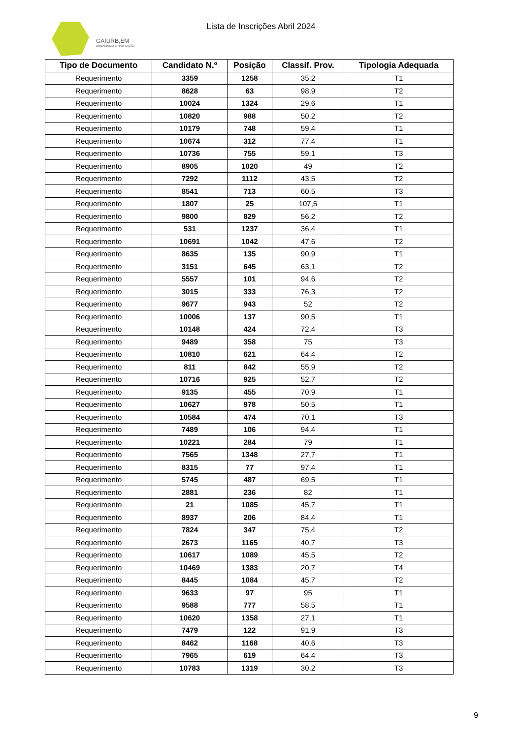GAIURB,EM
URBANISMO E HABITAÇÃO
Lista de Inscrições Abril 2024
| Tipo de Documento | Candidato N.º | Posição | Classif. Prov. | Tipologia Adequada |
| --- | --- | --- | --- | --- |
| Requerimento | 3359 | 1258 | 35,2 | T1 |
| Requerimento | 8628 | 63 | 98,9 | T2 |
| Requerimento | 10024 | 1324 | 29,6 | T1 |
| Requerimento | 10820 | 988 | 50,2 | T2 |
| Requerimento | 10179 | 748 | 59,4 | T1 |
| Requerimento | 10674 | 312 | 77,4 | T1 |
| Requerimento | 10736 | 755 | 59,1 | T3 |
| Requerimento | 8905 | 1020 | 49 | T2 |
| Requerimento | 7292 | 1112 | 43,5 | T2 |
| Requerimento | 8541 | 713 | 60,5 | T3 |
| Requerimento | 1807 | 25 | 107,5 | T1 |
| Requerimento | 9800 | 829 | 56,2 | T2 |
| Requerimento | 531 | 1237 | 36,4 | T1 |
| Requerimento | 10691 | 1042 | 47,6 | T2 |
| Requerimento | 8635 | 135 | 90,9 | T1 |
| Requerimento | 3151 | 645 | 63,1 | T2 |
| Requerimento | 5557 | 101 | 94,6 | T2 |
| Requerimento | 3015 | 333 | 76,3 | T2 |
| Requerimento | 9677 | 943 | 52 | T2 |
| Requerimento | 10006 | 137 | 90,5 | T1 |
| Requerimento | 10148 | 424 | 72,4 | T3 |
| Requerimento | 9489 | 358 | 75 | T3 |
| Requerimento | 10810 | 621 | 64,4 | T2 |
| Requerimento | 811 | 842 | 55,9 | T2 |
| Requerimento | 10716 | 925 | 52,7 | T2 |
| Requerimento | 9135 | 455 | 70,9 | T1 |
| Requerimento | 10627 | 978 | 50,5 | T1 |
| Requerimento | 10584 | 474 | 70,1 | T3 |
| Requerimento | 7489 | 106 | 94,4 | T1 |
| Requerimento | 10221 | 284 | 79 | T1 |
| Requerimento | 7565 | 1348 | 27,7 | T1 |
| Requerimento | 8315 | 77 | 97,4 | T1 |
| Requerimento | 5745 | 487 | 69,5 | T1 |
| Requerimento | 2881 | 236 | 82 | T1 |
| Requerimento | 21 | 1085 | 45,7 | T1 |
| Requerimento | 8937 | 206 | 84,4 | T1 |
| Requerimento | 7824 | 347 | 75,4 | T2 |
| Requerimento | 2673 | 1165 | 40,7 | T3 |
| Requerimento | 10617 | 1089 | 45,5 | T2 |
| Requerimento | 10469 | 1383 | 20,7 | T4 |
| Requerimento | 8445 | 1084 | 45,7 | T2 |
| Requerimento | 9633 | 97 | 95 | T1 |
| Requerimento | 9588 | 777 | 58,5 | T1 |
| Requerimento | 10620 | 1358 | 27,1 | T1 |
| Requerimento | 7479 | 122 | 91,9 | T3 |
| Requerimento | 8462 | 1168 | 40,6 | T3 |
| Requerimento | 7965 | 619 | 64,4 | T3 |
| Requerimento | 10783 | 1319 | 30,2 | T3 |
9